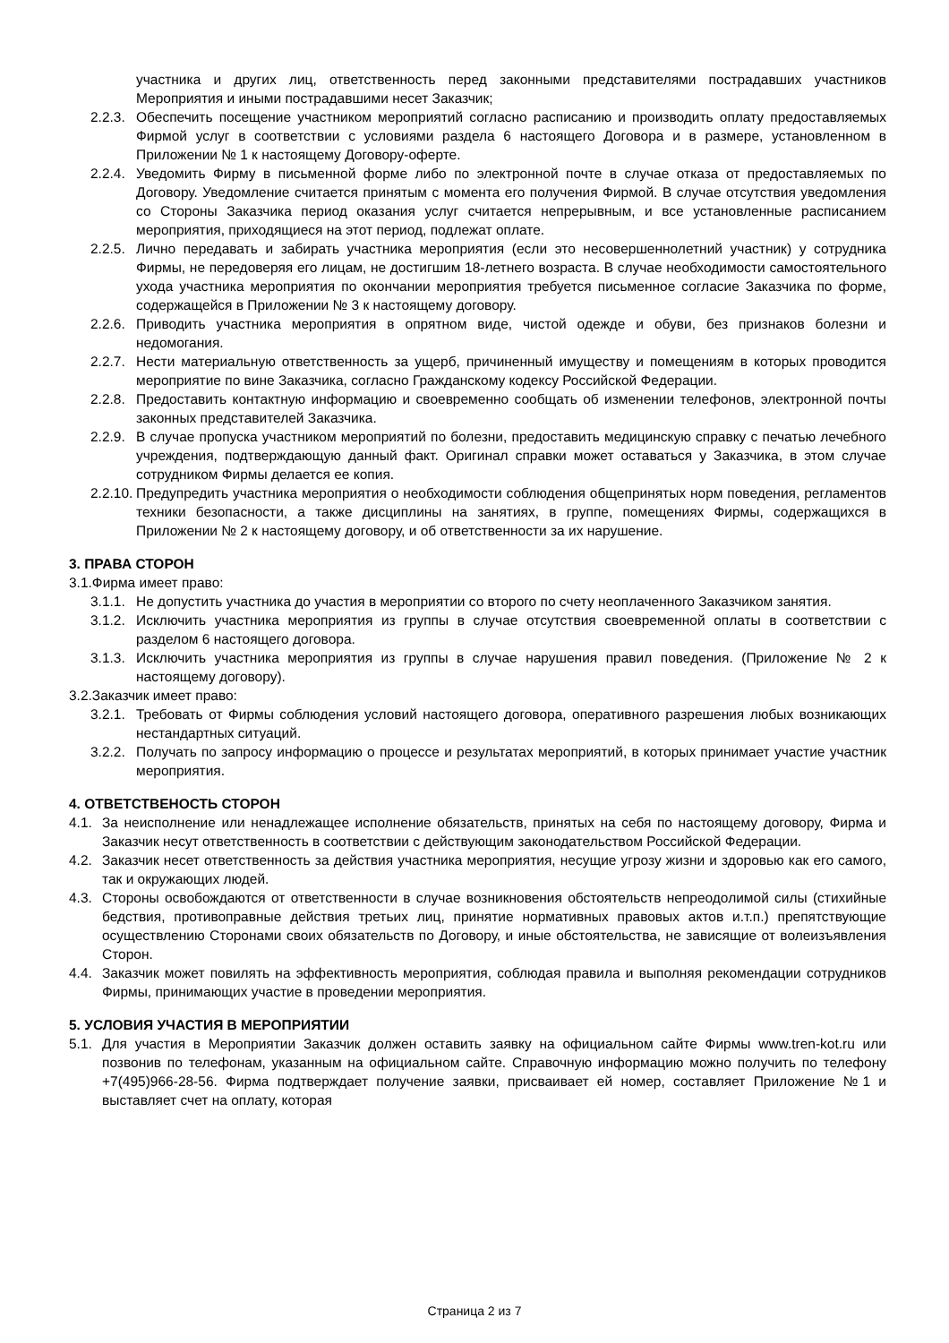участника и других лиц, ответственность перед законными представителями пострадавших участников Мероприятия и иными пострадавшими несет Заказчик;
2.2.3.
Обеспечить посещение участником мероприятий согласно расписанию и производить оплату предоставляемых Фирмой услуг в соответствии с условиями раздела 6 настоящего Договора и в размере, установленном в Приложении № 1 к настоящему Договору-оферте.
2.2.4.
Уведомить Фирму в письменной форме либо по электронной почте в случае отказа от предоставляемых по Договору. Уведомление считается принятым с момента его получения Фирмой. В случае отсутствия уведомления со Стороны Заказчика период оказания услуг считается непрерывным, и все установленные расписанием мероприятия, приходящиеся на этот период, подлежат оплате.
2.2.5.
Лично передавать и забирать участника мероприятия (если это несовершеннолетний участник) у сотрудника Фирмы, не передоверяя его лицам, не достигшим 18-летнего возраста. В случае необходимости самостоятельного ухода участника мероприятия по окончании мероприятия требуется письменное согласие Заказчика по форме, содержащейся в Приложении № 3 к настоящему договору.
2.2.6.
Приводить участника мероприятия в опрятном виде, чистой одежде и обуви, без признаков болезни и недомогания.
2.2.7.
Нести материальную ответственность за ущерб, причиненный имуществу и помещениям в которых проводится мероприятие по вине Заказчика, согласно Гражданскому кодексу Российской Федерации.
2.2.8.
Предоставить контактную информацию и своевременно сообщать об изменении телефонов, электронной почты законных представителей Заказчика.
2.2.9.
В случае пропуска участником мероприятий по болезни, предоставить медицинскую справку с печатью лечебного учреждения, подтверждающую данный факт. Оригинал справки может оставаться у Заказчика, в этом случае сотрудником Фирмы делается ее копия.
2.2.10.
Предупредить участника мероприятия о необходимости соблюдения общепринятых норм поведения, регламентов техники безопасности, а также дисциплины на занятиях, в группе, помещениях Фирмы, содержащихся в Приложении № 2 к настоящему договору, и об ответственности за их нарушение.
3. ПРАВА СТОРОН
3.1.Фирма имеет право:
3.1.1.
Не допустить участника до участия в мероприятии со второго по счету неоплаченного Заказчиком занятия.
3.1.2.
Исключить участника мероприятия из группы в случае отсутствия своевременной оплаты в соответствии с разделом 6 настоящего договора.
3.1.3.
Исключить участника мероприятия из группы в случае нарушения правил поведения. (Приложение № 2 к настоящему договору).
3.2.Заказчик имеет право:
3.2.1.
Требовать от Фирмы соблюдения условий настоящего договора, оперативного разрешения любых возникающих нестандартных ситуаций.
3.2.2.
Получать по запросу информацию о процессе и результатах мероприятий, в которых принимает участие участник мероприятия.
4. ОТВЕТСТВЕНОСТЬ СТОРОН
4.1.
За неисполнение или ненадлежащее исполнение обязательств, принятых на себя по настоящему договору, Фирма и Заказчик несут ответственность в соответствии с действующим законодательством Российской Федерации.
4.2.
Заказчик несет ответственность за действия участника мероприятия, несущие угрозу жизни и здоровью как его самого, так и окружающих людей.
4.3.
Стороны освобождаются от ответственности в случае возникновения обстоятельств непреодолимой силы (стихийные бедствия, противоправные действия третьих лиц, принятие нормативных правовых актов и.т.п.) препятствующие осуществлению Сторонами своих обязательств по Договору, и иные обстоятельства, не зависящие от волеизъявления Сторон.
4.4.
Заказчик может повилять на эффективность мероприятия, соблюдая правила и выполняя рекомендации сотрудников Фирмы, принимающих участие в проведении мероприятия.
5. УСЛОВИЯ УЧАСТИЯ В МЕРОПРИЯТИИ
5.1.
Для участия в Мероприятии Заказчик должен оставить заявку на официальном сайте Фирмы www.tren-kot.ru или позвонив по телефонам, указанным на официальном сайте. Справочную информацию можно получить по телефону +7(495)966-28-56. Фирма подтверждает получение заявки, присваивает ей номер, составляет Приложение №1 и выставляет счет на оплату, которая
Страница 2 из 7